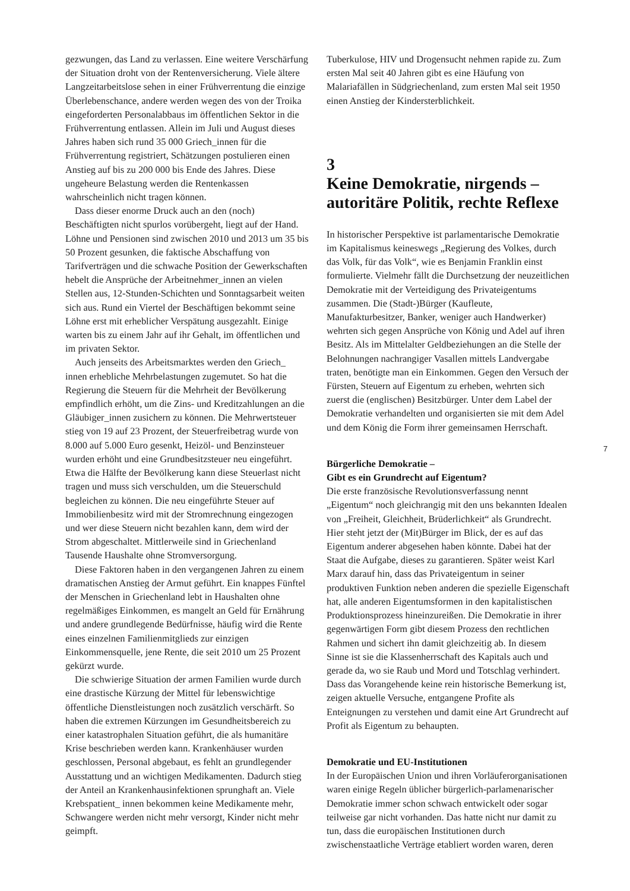gezwungen, das Land zu verlassen. Eine weitere Verschärfung der Situation droht von der Rentenversicherung. Viele ältere Langzeitarbeitslose sehen in einer Frühverrentung die einzige Überlebenschance, andere werden wegen des von der Troika eingeforderten Personalabbaus im öffentlichen Sektor in die Frühverrentung entlassen. Allein im Juli und August dieses Jahres haben sich rund 35 000 Griech_innen für die Frühverrentung registriert, Schätzungen postulieren einen Anstieg auf bis zu 200 000 bis Ende des Jahres. Diese ungeheure Belastung werden die Rentenkassen wahrscheinlich nicht tragen können.
Dass dieser enorme Druck auch an den (noch) Beschäftigten nicht spurlos vorübergeht, liegt auf der Hand. Löhne und Pensionen sind zwischen 2010 und 2013 um 35 bis 50 Prozent gesunken, die faktische Abschaffung von Tarifverträgen und die schwache Position der Gewerkschaften hebelt die Ansprüche der Arbeitnehmer_innen an vielen Stellen aus, 12-Stunden-Schichten und Sonntagsarbeit weiten sich aus. Rund ein Viertel der Beschäftigen bekommt seine Löhne erst mit erheblicher Verspätung ausgezahlt. Einige warten bis zu einem Jahr auf ihr Gehalt, im öffentlichen und im privaten Sektor.
Auch jenseits des Arbeitsmarktes werden den Griech_ innen erhebliche Mehrbelastungen zugemutet. So hat die Regierung die Steuern für die Mehrheit der Bevölkerung empfindlich erhöht, um die Zins- und Kreditzahlungen an die Gläubiger_innen zusichern zu können. Die Mehrwertsteuer stieg von 19 auf 23 Prozent, der Steuerfreibetrag wurde von 8.000 auf 5.000 Euro gesenkt, Heizöl- und Benzinsteuer wurden erhöht und eine Grundbesitzsteuer neu eingeführt. Etwa die Hälfte der Bevölkerung kann diese Steuerlast nicht tragen und muss sich verschulden, um die Steuerschuld begleichen zu können. Die neu eingeführte Steuer auf Immobilienbesitz wird mit der Stromrechnung eingezogen und wer diese Steuern nicht bezahlen kann, dem wird der Strom abgeschaltet. Mittlerweile sind in Griechenland Tausende Haushalte ohne Stromversorgung.
Diese Faktoren haben in den vergangenen Jahren zu einem dramatischen Anstieg der Armut geführt. Ein knappes Fünftel der Menschen in Griechenland lebt in Haushalten ohne regelmäßiges Einkommen, es mangelt an Geld für Ernährung und andere grundlegende Bedürfnisse, häufig wird die Rente eines einzelnen Familienmitglieds zur einzigen Einkommensquelle, jene Rente, die seit 2010 um 25 Prozent gekürzt wurde.
Die schwierige Situation der armen Familien wurde durch eine drastische Kürzung der Mittel für lebenswichtige öffentliche Dienstleistungen noch zusätzlich verschärft. So haben die extremen Kürzungen im Gesundheitsbereich zu einer katastrophalen Situation geführt, die als humanitäre Krise beschrieben werden kann. Krankenhäuser wurden geschlossen, Personal abgebaut, es fehlt an grundlegender Ausstattung und an wichtigen Medikamenten. Dadurch stieg der Anteil an Krankenhausinfektionen sprunghaft an. Viele Krebspatient_ innen bekommen keine Medikamente mehr, Schwangere werden nicht mehr versorgt, Kinder nicht mehr geimpft.
Tuberkulose, HIV und Drogensucht nehmen rapide zu. Zum ersten Mal seit 40 Jahren gibt es eine Häufung von Malariafällen in Südgriechenland, zum ersten Mal seit 1950 einen Anstieg der Kindersterblichkeit.
3
Keine Demokratie, nirgends – autoritäre Politik, rechte Reflexe
In historischer Perspektive ist parlamentarische Demokratie im Kapitalismus keineswegs „Regierung des Volkes, durch das Volk, für das Volk“, wie es Benjamin Franklin einst formulierte. Vielmehr fällt die Durchsetzung der neuzeitlichen Demokratie mit der Verteidigung des Privateigentums zusammen. Die (Stadt-)Bürger (Kaufleute, Manufakturbesitzer, Banker, weniger auch Handwerker) wehrten sich gegen Ansprüche von König und Adel auf ihren Besitz. Als im Mittelalter Geldbeziehungen an die Stelle der Belohnungen nachrangiger Vasallen mittels Landvergabe traten, benötigte man ein Einkommen. Gegen den Versuch der Fürsten, Steuern auf Eigentum zu erheben, wehrten sich zuerst die (englischen) Besitzbürger. Unter dem Label der Demokratie verhandelten und organisierten sie mit dem Adel und dem König die Form ihrer gemeinsamen Herrschaft.
Bürgerliche Demokratie –
Gibt es ein Grundrecht auf Eigentum?
Die erste französische Revolutionsverfassung nennt „Eigentum“ noch gleichrangig mit den uns bekannten Idealen von „Freiheit, Gleichheit, Brüderlichkeit“ als Grundrecht. Hier steht jetzt der (Mit)Bürger im Blick, der es auf das Eigentum anderer abgesehen haben könnte. Dabei hat der Staat die Aufgabe, dieses zu garantieren. Später weist Karl Marx darauf hin, dass das Privateigentum in seiner produktiven Funktion neben anderen die spezielle Eigenschaft hat, alle anderen Eigentumsformen in den kapitalistischen Produktionsprozess hineinzureißen. Die Demokratie in ihrer gegenwärtigen Form gibt diesem Prozess den rechtlichen Rahmen und sichert ihn damit gleichzeitig ab. In diesem Sinne ist sie die Klassenherrschaft des Kapitals auch und gerade da, wo sie Raub und Mord und Totschlag verhindert. Dass das Vorangehende keine rein historische Bemerkung ist, zeigen aktuelle Versuche, entgangene Profite als Enteignungen zu verstehen und damit eine Art Grundrecht auf Profit als Eigentum zu behaupten.
Demokratie und EU-Institutionen
In der Europäischen Union und ihren Vorläuferorganisationen waren einige Regeln üblicher bürgerlich-parlamenarischer Demokratie immer schon schwach entwickelt oder sogar teilweise gar nicht vorhanden. Das hatte nicht nur damit zu tun, dass die europäischen Institutionen durch zwischenstaatliche Verträge etabliert worden waren, deren
7